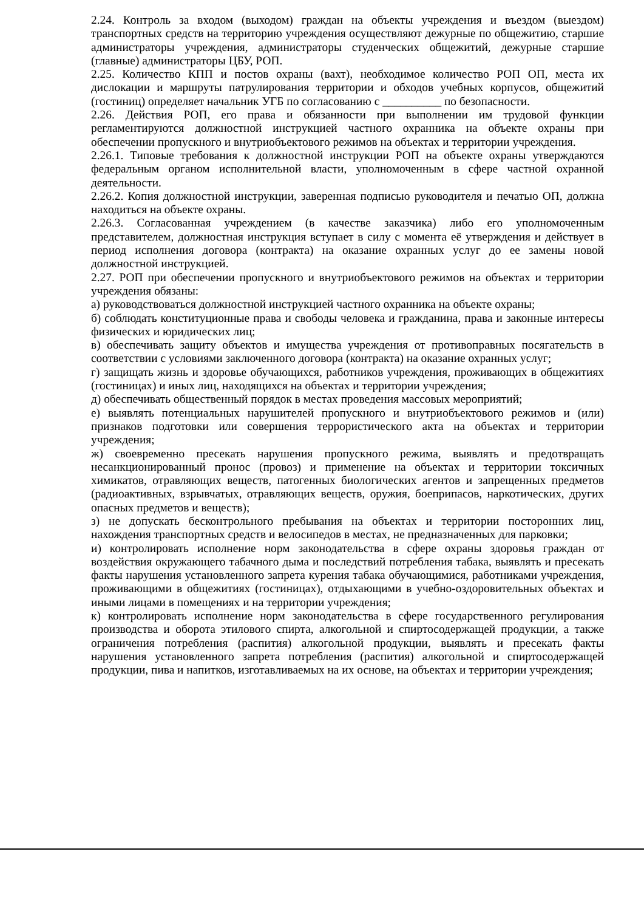2.24. Контроль за входом (выходом) граждан на объекты учреждения и въездом (выездом) транспортных средств на территорию учреждения осуществляют дежурные по общежитию, старшие администраторы учреждения, администраторы студенческих общежитий, дежурные старшие (главные) администраторы ЦБУ, РОП.
2.25. Количество КПП и постов охраны (вахт), необходимое количество РОП ОП, места их дислокации и маршруты патрулирования территории и обходов учебных корпусов, общежитий (гостиниц) определяет начальник УГБ по согласованию с __________ по безопасности.
2.26. Действия РОП, его права и обязанности при выполнении им трудовой функции регламентируются должностной инструкцией частного охранника на объекте охраны при обеспечении пропускного и внутриобъектового режимов на объектах и территории учреждения.
2.26.1. Типовые требования к должностной инструкции РОП на объекте охраны утверждаются федеральным органом исполнительной власти, уполномоченным в сфере частной охранной деятельности.
2.26.2. Копия должностной инструкции, заверенная подписью руководителя и печатью ОП, должна находиться на объекте охраны.
2.26.3. Согласованная учреждением (в качестве заказчика) либо его уполномоченным представителем, должностная инструкция вступает в силу с момента её утверждения и действует в период исполнения договора (контракта) на оказание охранных услуг до ее замены новой должностной инструкцией.
2.27. РОП при обеспечении пропускного и внутриобъектового режимов на объектах и территории учреждения обязаны:
а) руководствоваться должностной инструкцией частного охранника на объекте охраны;
б) соблюдать конституционные права и свободы человека и гражданина, права и законные интересы физических и юридических лиц;
в) обеспечивать защиту объектов и имущества учреждения от противоправных посягательств в соответствии с условиями заключенного договора (контракта) на оказание охранных услуг;
г) защищать жизнь и здоровье обучающихся, работников учреждения, проживающих в общежитиях (гостиницах) и иных лиц, находящихся на объектах и территории учреждения;
д) обеспечивать общественный порядок в местах проведения массовых мероприятий;
е) выявлять потенциальных нарушителей пропускного и внутриобъектового режимов и (или) признаков подготовки или совершения террористического акта на объектах и территории учреждения;
ж) своевременно пресекать нарушения пропускного режима, выявлять и предотвращать несанкционированный пронос (провоз) и применение на объектах и территории токсичных химикатов, отравляющих веществ, патогенных биологических агентов и запрещенных предметов (радиоактивных, взрывчатых, отравляющих веществ, оружия, боеприпасов, наркотических, других опасных предметов и веществ);
з) не допускать бесконтрольного пребывания на объектах и территории посторонних лиц, нахождения транспортных средств и велосипедов в местах, не предназначенных для парковки;
и) контролировать исполнение норм законодательства в сфере охраны здоровья граждан от воздействия окружающего табачного дыма и последствий потребления табака, выявлять и пресекать факты нарушения установленного запрета курения табака обучающимися, работниками учреждения, проживающими в общежитиях (гостиницах), отдыхающими в учебно-оздоровительных объектах и иными лицами в помещениях и на территории учреждения;
к) контролировать исполнение норм законодательства в сфере государственного регулирования производства и оборота этилового спирта, алкогольной и спиртосодержащей продукции, а также ограничения потребления (распития) алкогольной продукции, выявлять и пресекать факты нарушения установленного запрета потребления (распития) алкогольной и спиртосодержащей продукции, пива и напитков, изготавливаемых на их основе, на объектах и территории учреждения;